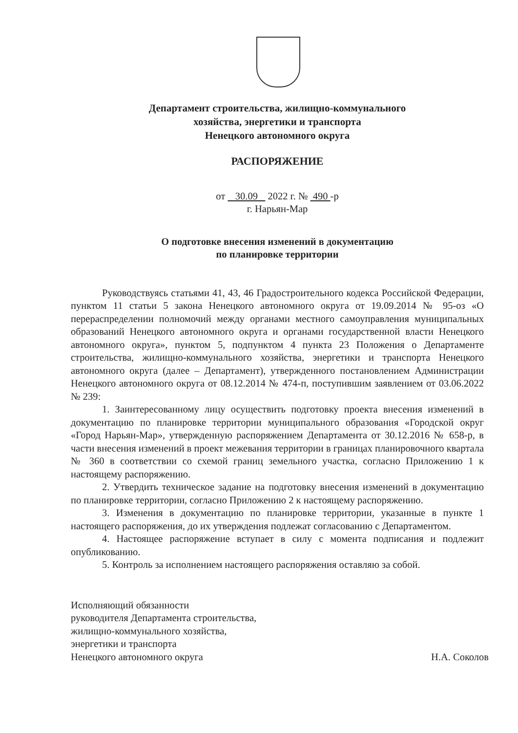Департамент строительства, жилищно-коммунального
хозяйства, энергетики и транспорта
Ненецкого автономного округа
РАСПОРЯЖЕНИЕ
от 30.09 2022 г. № 490 -р
г. Нарьян-Мар
О подготовке внесения изменений в документацию
по планировке территории
Руководствуясь статьями 41, 43, 46 Градостроительного кодекса Российской Федерации, пунктом 11 статьи 5 закона Ненецкого автономного округа от 19.09.2014 № 95-оз «О перераспределении полномочий между органами местного самоуправления муниципальных образований Ненецкого автономного округа и органами государственной власти Ненецкого автономного округа», пунктом 5, подпунктом 4 пункта 23 Положения о Департаменте строительства, жилищно-коммунального хозяйства, энергетики и транспорта Ненецкого автономного округа (далее – Департамент), утвержденного постановлением Администрации Ненецкого автономного округа от 08.12.2014 № 474-п, поступившим заявлением от 03.06.2022 № 239:
1. Заинтересованному лицу осуществить подготовку проекта внесения изменений в документацию по планировке территории муниципального образования «Городской округ «Город Нарьян-Мар», утвержденную распоряжением Департамента от 30.12.2016 № 658-р, в части внесения изменений в проект межевания территории в границах планировочного квартала № 360 в соответствии со схемой границ земельного участка, согласно Приложению 1 к настоящему распоряжению.
2. Утвердить техническое задание на подготовку внесения изменений в документацию по планировке территории, согласно Приложению 2 к настоящему распоряжению.
3. Изменения в документацию по планировке территории, указанные в пункте 1 настоящего распоряжения, до их утверждения подлежат согласованию с Департаментом.
4. Настоящее распоряжение вступает в силу с момента подписания и подлежит опубликованию.
5. Контроль за исполнением настоящего распоряжения оставляю за собой.
Исполняющий обязанности
руководителя Департамента строительства,
жилищно-коммунального хозяйства,
энергетики и транспорта
Ненецкого автономного округа
Н.А. Соколов